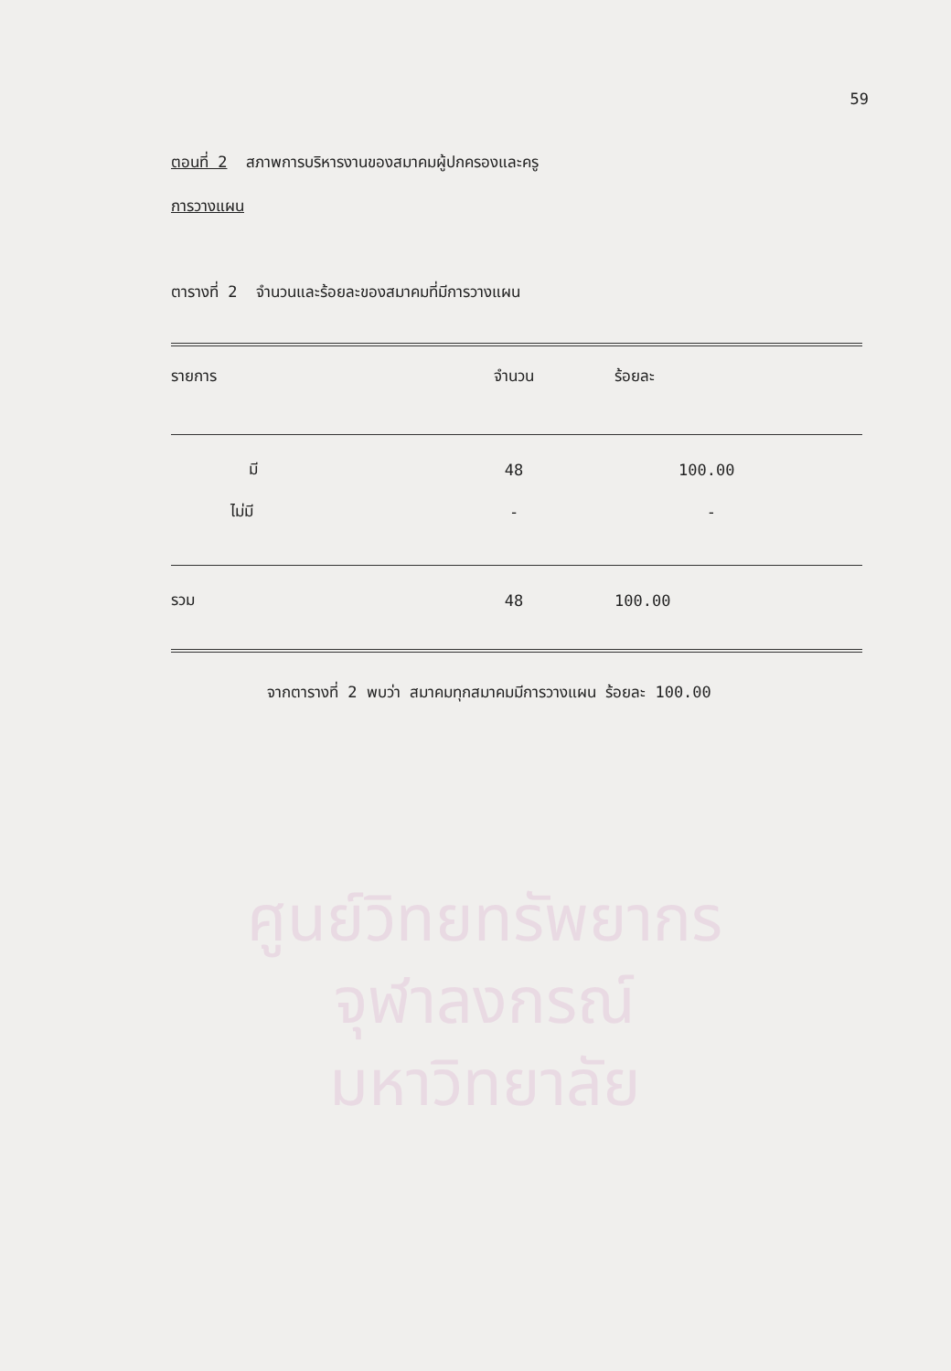59
ตอนที่ 2 สภาพการบริหารงานของสมาคมผู้ปกครองและครู
การวางแผน
ตารางที่ 2 จำนวนและร้อยละของสมาคมที่มีการวางแผน
| รายการ | จำนวน | ร้อยละ |
| มี | 48 | 100.00 |
| ไม่มี | - | - |
| รวม | 48 | 100.00 |
จากตารางที่ 2 พบว่า สมาคมทุกสมาคมมีการวางแผน ร้อยละ 100.00
ศูนย์วิทยทรัพยากร
จุฬาลงกรณ์มหาวิทยาลัย